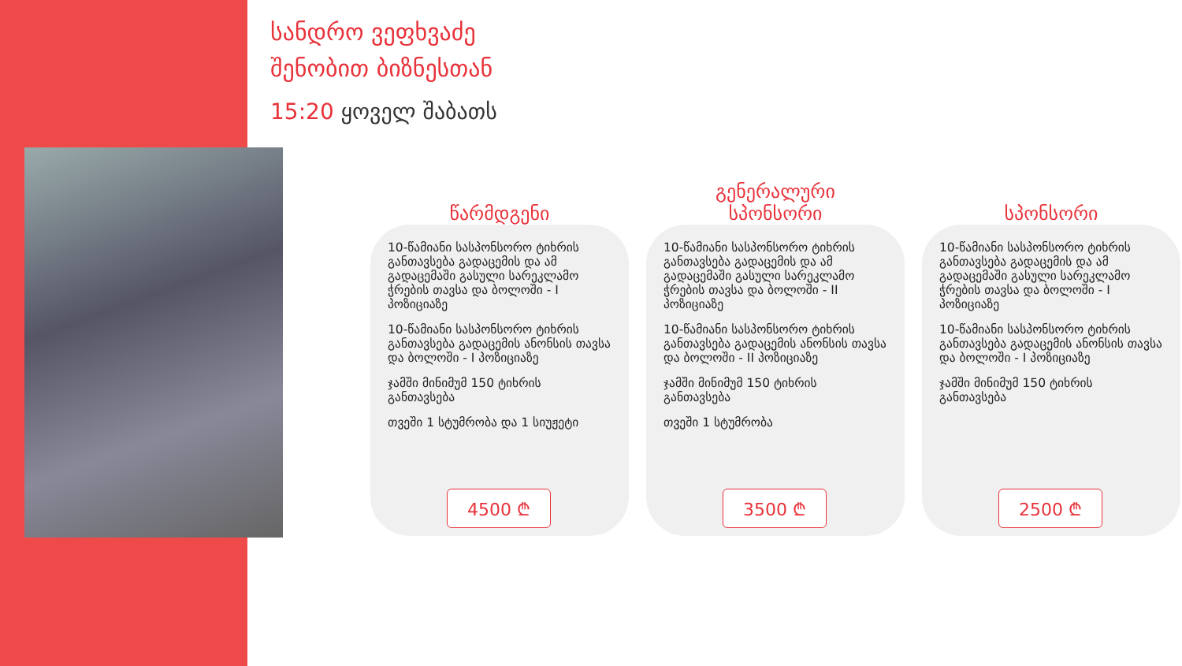სანდრო ვეფხვაძე
შენობით ბიზნესთან
15:20 ყოველ შაბათს
წარმდგენი
10-წამიანი სასპონსორო ტიხრის განთავსება გადაცემის და ამ გადაცემაში გასული სარეკლამო ჭრების თავსა და ბოლოში - I პოზიციაზე
10-წამიანი სასპონსორო ტიხრის განთავსება გადაცემის ანონსის თავსა და ბოლოში - I პოზიციაზე
ჯამში მინიმუმ 150 ტიხრის განთავსება
თვეში 1 სტუმრობა და 1 სიუჟეტი
4500 ₾
გენერალური
სპონსორი
10-წამიანი სასპონსორო ტიხრის განთავსება გადაცემის და ამ გადაცემაში გასული სარეკლამო ჭრების თავსა და ბოლოში - II პოზიციაზე
10-წამიანი სასპონსორო ტიხრის განთავსება გადაცემის ანონსის თავსა და ბოლოში - II პოზიციაზე
ჯამში მინიმუმ 150 ტიხრის განთავსება
თვეში 1 სტუმრობა
3500 ₾
სპონსორი
10-წამიანი სასპონსორო ტიხრის განთავსება გადაცემის და ამ გადაცემაში გასული სარეკლამო ჭრების თავსა და ბოლოში - I პოზიციაზე
10-წამიანი სასპონსორო ტიხრის განთავსება გადაცემის ანონსის თავსა და ბოლოში - I პოზიციაზე
ჯამში მინიმუმ 150 ტიხრის განთავსება
2500 ₾